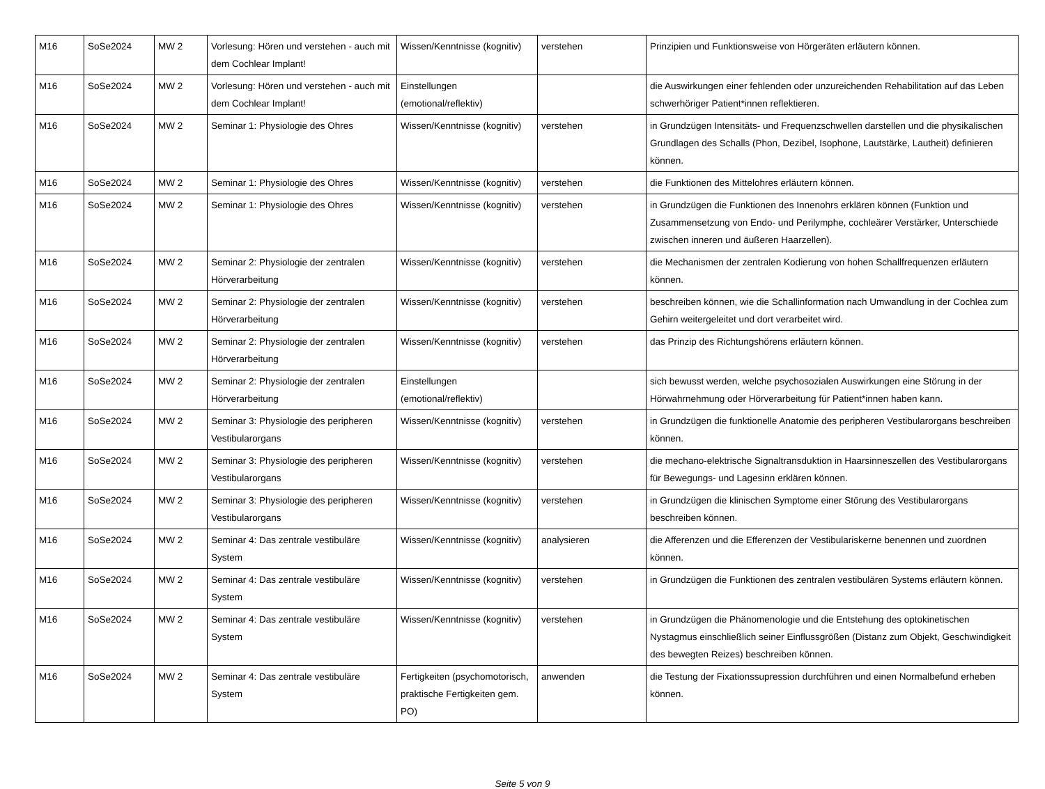| M16 | SoSe2024 | MW 2 | Vorlesung: Hören und verstehen - auch mit dem Cochlear Implant! | Wissen/Kenntnisse (kognitiv) | verstehen | Prinzipien und Funktionsweise von Hörgeräten erläutern können. |
| M16 | SoSe2024 | MW 2 | Vorlesung: Hören und verstehen - auch mit dem Cochlear Implant! | Einstellungen (emotional/reflektiv) | | die Auswirkungen einer fehlenden oder unzureichenden Rehabilitation auf das Leben schwerhöriger Patient*innen reflektieren. |
| M16 | SoSe2024 | MW 2 | Seminar 1: Physiologie des Ohres | Wissen/Kenntnisse (kognitiv) | verstehen | in Grundzügen Intensitäts- und Frequenzschwellen darstellen und die physikalischen Grundlagen des Schalls (Phon, Dezibel, Isophone, Lautstärke, Lautheit) definieren können. |
| M16 | SoSe2024 | MW 2 | Seminar 1: Physiologie des Ohres | Wissen/Kenntnisse (kognitiv) | verstehen | die Funktionen des Mittelohres erläutern können. |
| M16 | SoSe2024 | MW 2 | Seminar 1: Physiologie des Ohres | Wissen/Kenntnisse (kognitiv) | verstehen | in Grundzügen die Funktionen des Innenohrs erklären können (Funktion und Zusammensetzung von Endo- und Perilymphe, cochleärer Verstärker, Unterschiede zwischen inneren und äußeren Haarzellen). |
| M16 | SoSe2024 | MW 2 | Seminar 2: Physiologie der zentralen Hörverarbeitung | Wissen/Kenntnisse (kognitiv) | verstehen | die Mechanismen der zentralen Kodierung von hohen Schallfrequenzen erläutern können. |
| M16 | SoSe2024 | MW 2 | Seminar 2: Physiologie der zentralen Hörverarbeitung | Wissen/Kenntnisse (kognitiv) | verstehen | beschreiben können, wie die Schallinformation nach Umwandlung in der Cochlea zum Gehirn weitergeleitet und dort verarbeitet wird. |
| M16 | SoSe2024 | MW 2 | Seminar 2: Physiologie der zentralen Hörverarbeitung | Wissen/Kenntnisse (kognitiv) | verstehen | das Prinzip des Richtungshörens erläutern können. |
| M16 | SoSe2024 | MW 2 | Seminar 2: Physiologie der zentralen Hörverarbeitung | Einstellungen (emotional/reflektiv) | | sich bewusst werden, welche psychosozialen Auswirkungen eine Störung in der Hörwahrnehmung oder Hörverarbeitung für Patient*innen haben kann. |
| M16 | SoSe2024 | MW 2 | Seminar 3: Physiologie des peripheren Vestibularorgans | Wissen/Kenntnisse (kognitiv) | verstehen | in Grundzügen die funktionelle Anatomie des peripheren Vestibularorgans beschreiben können. |
| M16 | SoSe2024 | MW 2 | Seminar 3: Physiologie des peripheren Vestibularorgans | Wissen/Kenntnisse (kognitiv) | verstehen | die mechano-elektrische Signaltransduktion in Haarsinneszellen des Vestibularorgans für Bewegungs- und Lagesinn erklären können. |
| M16 | SoSe2024 | MW 2 | Seminar 3: Physiologie des peripheren Vestibularorgans | Wissen/Kenntnisse (kognitiv) | verstehen | in Grundzügen die klinischen Symptome einer Störung des Vestibularorgans beschreiben können. |
| M16 | SoSe2024 | MW 2 | Seminar 4: Das zentrale vestibuläre System | Wissen/Kenntnisse (kognitiv) | analysieren | die Afferenzen und die Efferenzen der Vestibulariskerne benennen und zuordnen können. |
| M16 | SoSe2024 | MW 2 | Seminar 4: Das zentrale vestibuläre System | Wissen/Kenntnisse (kognitiv) | verstehen | in Grundzügen die Funktionen des zentralen vestibulären Systems erläutern können. |
| M16 | SoSe2024 | MW 2 | Seminar 4: Das zentrale vestibuläre System | Wissen/Kenntnisse (kognitiv) | verstehen | in Grundzügen die Phänomenologie und die Entstehung des optokinetischen Nystagmus einschließlich seiner Einflussgrößen (Distanz zum Objekt, Geschwindigkeit des bewegten Reizes) beschreiben können. |
| M16 | SoSe2024 | MW 2 | Seminar 4: Das zentrale vestibuläre System | Fertigkeiten (psychomotorisch, praktische Fertigkeiten gem. PO) | anwenden | die Testung der Fixationssupression durchführen und einen Normalbefund erheben können. |
Seite 5 von 9